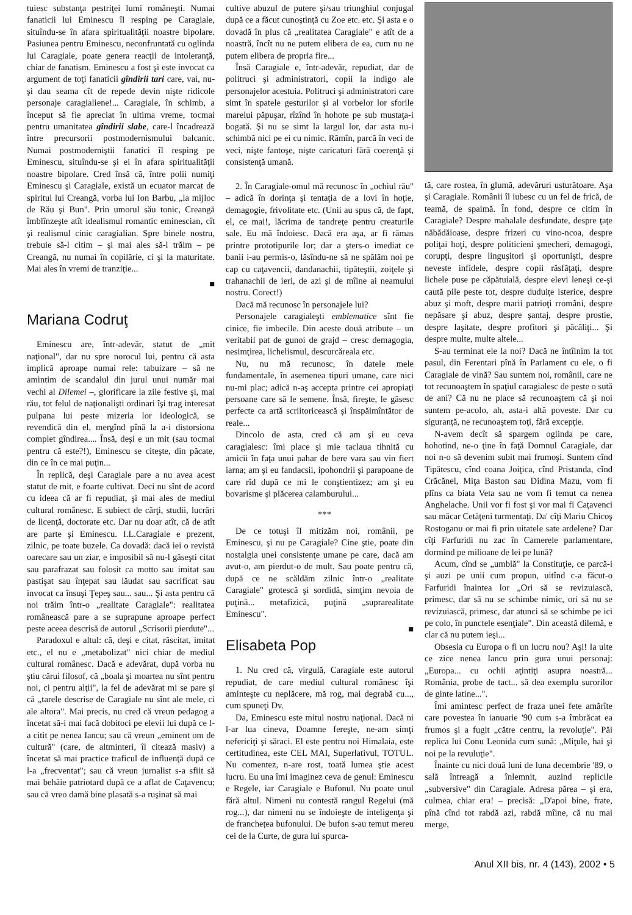tuiesc substanţa pestriţei lumi româneşti. Numai fanaticii lui Eminescu îl resping pe Caragiale, situîndu-se în afara spiritualităţii noastre bipolare. Pasiunea pentru Eminescu, neconfruntată cu oglinda lui Caragiale, poate genera reacţii de intoleranţă, chiar de fanatism. Eminescu a fost şi este invocat ca argument de toţi fanaticii gîndirii tari care, vai, nu-şi dau seama cît de repede devin nişte ridicole personaje caragialiene!... Caragiale, în schimb, a început să fie apreciat în ultima vreme, tocmai pentru umanitatea gîndirii slabe, care-l încadrează între precursorii postmodernismului balcanic. Numai postmoderniştii fanatici îl resping pe Eminescu, situîndu-se şi ei în afara spiritualităţii noastre bipolare. Cred însă că, între polii numiţi Eminescu şi Caragiale, există un ecuator marcat de spiritul lui Creangă, vorba lui Ion Barbu, „la mijloc de Rău şi Bun". Prin umorul său tonic, Creangă îmblînzeşte atît idealismul romantic eminescian, cît şi realismul cinic caragialian. Spre binele nostru, trebuie să-l citim – şi mai ales să-l trăim – pe Creangă, nu numai în copilărie, ci şi la maturitate. Mai ales în vremi de tranziţie...
■
Mariana Codruţ
Eminescu are, într-adevăr, statut de „mit naţional", dar nu spre norocul lui, pentru că asta implică aproape numai rele: tabuizare – să ne amintim de scandalul din jurul unui număr mai vechi al Dilemei –, glorificare la zile festive şi, mai rău, tot felul de naţionalişti ordinari îşi trag interesat pulpana lui peste mizeria lor ideologică, se revendică din el, mergînd pînă la a-i distorsiona complet gîndirea.... Însă, deşi e un mit (sau tocmai pentru că este?!), Eminescu se citeşte, din păcate, din ce în ce mai puţin...
În replică, deşi Caragiale pare a nu avea acest statut de mit, e foarte cultivat. Deci nu sînt de acord cu ideea că ar fi repudiat, şi mai ales de mediul cultural românesc. E subiect de cărţi, studii, lucrări de licenţă, doctorate etc. Dar nu doar atît, că de atît are parte şi Eminescu. I.L.Caragiale e prezent, zilnic, pe toate buzele. Ca dovadă: dacă iei o revistă oarecare sau un ziar, e imposibil să nu-l găseşti citat sau parafrazat sau folosit ca motto sau imitat sau pastişat sau înţepat sau lăudat sau sacrificat sau invocat ca însuşi Ţepeş sau... sau... Şi asta pentru că noi trăim într-o „realitate Caragiale": realitatea românească pare a se suprapune aproape perfect peste aceea descrisă de autorul „Scrisorii pierdute"...
Paradoxul e altul: că, deşi e citat, răscitat, imitat etc., el nu e „metabolizat" nici chiar de mediul cultural românesc. Dacă e adevărat, după vorba nu ştiu cărui filosof, că „boala şi moartea nu sînt pentru noi, ci pentru alţii", la fel de adevărat mi se pare şi că „tarele descrise de Caragiale nu sînt ale mele, ci ale altora". Mai precis, nu cred că vreun pedagog a încetat să-i mai facă dobitoci pe elevii lui după ce l-a citit pe nenea Iancu; sau că vreun „eminent om de cultură" (care, de altminteri, îl citează masiv) a încetat să mai practice traficul de influenţă după ce l-a „frecventat"; sau că vreun jurnalist s-a sfiit să mai behăie patriotard după ce a aflat de Caţavencu; sau că vreo damă bine plasată s-a ruşinat să mai
cultive abuzul de putere şi/sau triunghiul conjugal după ce a făcut cunoştinţă cu Zoe etc. etc. Şi asta e o dovadă în plus că „realitatea Caragiale" e atît de a noastră, încît nu ne putem elibera de ea, cum nu ne putem elibera de propria fire...
Însă Caragiale e, într-adevăr, repudiat, dar de politruci şi administratori, copii la indigo ale personajelor acestuia. Politruci şi administratori care simt în spatele gesturilor şi al vorbelor lor sforile marelui păpuşar, rîzînd în hohote pe sub mustaţa-i bogată. Şi nu se simt la largul lor, dar asta nu-i schimbă nici pe ei cu nimic. Rămîn, parcă în veci de veci, nişte fantoşe, nişte caricaturi fără coerenţă şi consistenţă umană.
2. În Caragiale-omul mă recunosc în „ochiul rău" – adică în dorinţa şi tentaţia de a lovi în hoţie, demagogie, frivolitate etc. (Unii au spus că, de fapt, el, ce mai!, lăcrima de tandreţe pentru creaturile sale. Eu mă îndoiesc. Dacă era aşa, ar fi rămas printre prototipurile lor; dar a şters-o imediat ce banii i-au permis-o, lăsîndu-ne să ne spălăm noi pe cap cu caţavencii, dandanachii, tipăteştii, zoiţele şi trahanachii de ieri, de azi şi de mîine ai neamului nostru. Corect!)
Dacă mă recunosc în personajele lui?
Personajele caragialeşti emblematice sînt fie cinice, fie imbecile. Din aceste două atribute – un veritabil pat de gunoi de grajd – cresc demagogia, nesimţirea, lichelismul, descurcăreala etc.
Nu, nu mă recunosc, în datele mele fundamentale, în asemenea tipuri umane, care nici nu-mi plac; adică n-aş accepta printre cei apropiaţi persoane care să le semene. Însă, fireşte, le găsesc perfecte ca artă scriitoricească şi înspăimîntător de reale...
Dincolo de asta, cred că am şi eu ceva caragialesc: îmi place şi mie taclaua tihnită cu amicii în faţa unui pahar de bere vara sau vin fiert iarna; am şi eu fandacsii, ipohondrii şi parapoane de care rîd după ce mi le conştientizez; am şi eu bovarisme şi plăcerea calamburului...
***
De ce totuşi îl mitizăm noi, românii, pe Eminescu, şi nu pe Caragiale? Cine ştie, poate din nostalgia unei consistenţe umane pe care, dacă am avut-o, am pierdut-o de mult. Sau poate pentru că, după ce ne scăldăm zilnic într-o „realitate Caragiale" grotescă şi sordidă, simţim nevoia de puţină... metafizică, puţină „suprarealitate Eminescu".
■
Elisabeta Pop
1. Nu cred că, virgulă, Caragiale este autorul repudiat, de care mediul cultural românesc îşi aminteşte cu neplăcere, mă rog, mai degrabă cu..., cum spuneţi Dv.
Da, Eminescu este mitul nostru naţional. Dacă ni l-ar lua cineva, Doamne fereşte, ne-am simţi nefericiţi şi săraci. El este pentru noi Himalaia, este certitudinea, este CEL MAI, Superlativul, TOTUL. Nu comentez, n-are rost, toată lumea ştie acest lucru. Eu una îmi imaginez ceva de genul: Eminescu e Regele, iar Caragiale e Bufonul. Nu poate unul fără altul. Nimeni nu contestă rangul Regelui (mă rog...), dar nimeni nu se îndoieşte de inteligenţa şi de franchețea bufonului. De bufon s-au temut mereu cei de la Curte, de gura lui spurca-
tă, care rostea, în glumă, adevăruri usturătoare. Aşa şi Caragiale. Românii îl iubesc cu un fel de frică, de teamă, de spaimă. În fond, despre ce citim în Caragiale? Despre mahalale desfundate, despre ţaţe năbădăioase, despre frizeri cu vino-ncoa, despre poliţai hoţi, despre politicieni şmecheri, demagogi, corupţi, despre linguşitori şi oportunişti, despre neveste infidele, despre copii răsfăţaţi, despre lichele puse pe căpătuială, despre elevi leneşi ce-şi caută pile peste tot, despre duduiţe isterice, despre abuz şi moft, despre marii patrioţi rromâni, despre nepăsare şi abuz, despre şantaj, despre prostie, despre laşitate, despre profitori şi păcăliţi... Şi despre multe, multe altele...
S-au terminat ele la noi? Dacă ne întîlnim la tot pasul, din Ferentari pînă în Parlament cu ele, o fi Caragiale de vină? Sau suntem noi, românii, care ne tot recunoaştem în spaţiul caragialesc de peste o sută de ani? Că nu ne place să recunoaştem că şi noi suntem pe-acolo, ah, asta-i altă poveste. Dar cu siguranţă, ne recunoaştem toţi, fără excepţie.
N-avem decît să spargem oglinda pe care, hohotind, ne-o ţine în faţă Domnul Caragiale, dar noi n-o să devenim subit mai frumoşi. Suntem cînd Tipătescu, cînd coana Joiţica, cînd Pristanda, cînd Crăcănel, Miţa Baston sau Didina Mazu, vom fi plîns ca biata Veta sau ne vom fi temut ca nenea Anghelache. Unii vor fi fost şi vor mai fi Caţavenci sau măcar Cetăţeni turmentaţi. Da' cîţi Mariu Chicoş Rostoganu or mai fi prin uitatele sate ardelene? Dar cîţi Farfuridi nu zac în Camerele parlamentare, dormind pe milioane de lei pe lună?
Acum, cînd se „umblă" la Constituţie, ce parcă-i şi auzi pe unii cum propun, uitînd c-a făcut-o Farfuridi înaintea lor „Ori să se revizuiască, primesc, dar să nu se schimbe nimic, ori să nu se revizuiască, primesc, dar atunci să se schimbe pe ici pe colo, în punctele esenţiale". Din această dilemă, e clar că nu putem ieşi...
Obsesia cu Europa o fi un lucru nou? Aşi! Ia uite ce zice nenea Iancu prin gura unui personaj: „Europa... cu ochii aţintiţi asupra noastră... România, probe de tact... să dea exemplu surorilor de ginte latine...".
Îmi amintesc perfect de fraza unei fete amărîte care povestea în ianuarie '90 cum s-a îmbrăcat ea frumos şi a fugit „către centru, la revoluţie". Păi replica lui Conu Leonida cum sună: „Miţule, hai şi noi pe la revuluţie".
Înainte cu nici două luni de luna decembrie '89, o sală întreagă a înlemnit, auzind replicile „subversive" din Caragiale. Adresa părea – şi era, culmea, chiar era! – precisă: „D'apoi bine, frate, pînă cînd tot rabdă azi, rabdă mîine, că nu mai merge,
Anul XII bis, nr. 4 (143), 2002 • 5